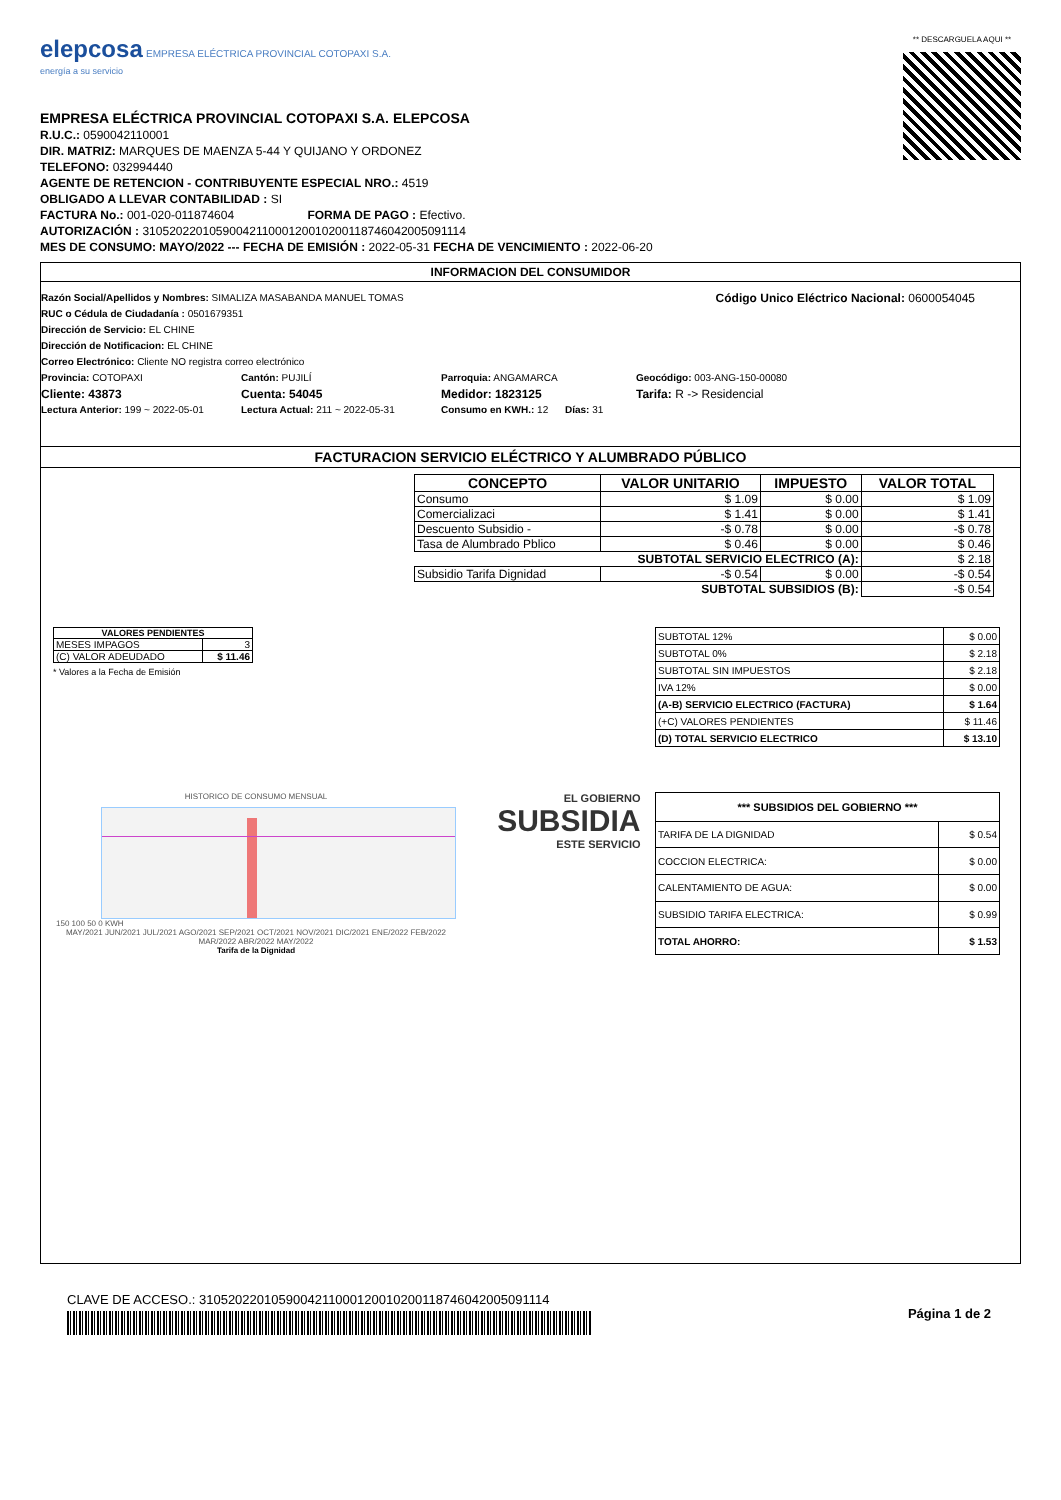elepcosa EMPRESA ELÉCTRICA PROVINCIAL COTOPAXI S.A.
energía a su servicio
** DESCARGUELA AQUI **
EMPRESA ELÉCTRICA PROVINCIAL COTOPAXI S.A. ELEPCOSA
R.U.C.: 0590042110001
DIR. MATRIZ: MARQUES DE MAENZA 5-44 Y QUIJANO Y ORDONEZ
TELEFONO: 032994440
AGENTE DE RETENCION - CONTRIBUYENTE ESPECIAL NRO.: 4519
OBLIGADO A LLEVAR CONTABILIDAD : SI
FACTURA No.: 001-020-011874604 FORMA DE PAGO : Efectivo.
AUTORIZACIÓN : 3105202201059004211000120010200118746042005091114
MES DE CONSUMO: MAYO/2022 --- FECHA DE EMISIÓN : 2022-05-31 FECHA DE VENCIMIENTO : 2022-06-20
INFORMACION DEL CONSUMIDOR
Razón Social/Apellidos y Nombres: SIMALIZA MASABANDA MANUEL TOMAS Código Unico Eléctrico Nacional: 0600054045
RUC o Cédula de Ciudadanía : 0501679351
Dirección de Servicio: EL CHINE
Dirección de Notificacion: EL CHINE
Correo Electrónico: Cliente NO registra correo electrónico
Provincia: COTOPAXI Cantón: PUJILÍ Parroquia: ANGAMARCA Geocódigo: 003-ANG-150-00080 Cliente: 43873 Cuenta: 54045 Medidor: 1823125 Tarifa: R -> Residencial Lectura Anterior: 199 ~ 2022-05-01 Lectura Actual: 211 ~ 2022-05-31 Consumo en KWH.: 12 Días: 31
FACTURACION SERVICIO ELÉCTRICO Y ALUMBRADO PÚBLICO
| CONCEPTO | VALOR UNITARIO | IMPUESTO | VALOR TOTAL |
| --- | --- | --- | --- |
| Consumo | $ 1.09 | $ 0.00 | $ 1.09 |
| Comercializaci | $ 1.41 | $ 0.00 | $ 1.41 |
| Descuento Subsidio - | -$ 0.78 | $ 0.00 | -$ 0.78 |
| Tasa de Alumbrado Pblico | $ 0.46 | $ 0.00 | $ 0.46 |
| SUBTOTAL SERVICIO ELECTRICO (A): | | | $ 2.18 |
| Subsidio Tarifa Dignidad | -$ 0.54 | $ 0.00 | -$ 0.54 |
| SUBTOTAL SUBSIDIOS (B): | | | -$ 0.54 |
| VALORES PENDIENTES | |
| --- | --- |
| MESES IMPAGOS | 3 |
| (C) VALOR ADEUDADO | $ 11.46 |
* Valores a la Fecha de Emisión
| SUBTOTAL 12% | $ 0.00 |
| SUBTOTAL 0% | $ 2.18 |
| SUBTOTAL SIN IMPUESTOS | $ 2.18 |
| IVA 12% | $ 0.00 |
| (A-B) SERVICIO ELECTRICO (FACTURA) | $ 1.64 |
| (+C) VALORES PENDIENTES | $ 11.46 |
| (D) TOTAL SERVICIO ELECTRICO | $ 13.10 |
HISTORICO DE CONSUMO MENSUAL
150 100 50 0 KWH
MAY/2021 JUN/2021 JUL/2021 AGO/2021 SEP/2021 OCT/2021 NOV/2021 DIC/2021 ENE/2022 FEB/2022 MAR/2022 ABR/2022 MAY/2022
Tarifa de la Dignidad
EL GOBIERNO
SUBSIDIA
ESTE SERVICIO
| *** SUBSIDIOS DEL GOBIERNO *** | |
| --- | --- |
| TARIFA DE LA DIGNIDAD | $ 0.54 |
| COCCION ELECTRICA: | $ 0.00 |
| CALENTAMIENTO DE AGUA: | $ 0.00 |
| SUBSIDIO TARIFA ELECTRICA: | $ 0.99 |
| TOTAL AHORRO: | $ 1.53 |
CLAVE DE ACCESO.: 3105202201059004211000120010200118746042005091114
Página 1 de 2